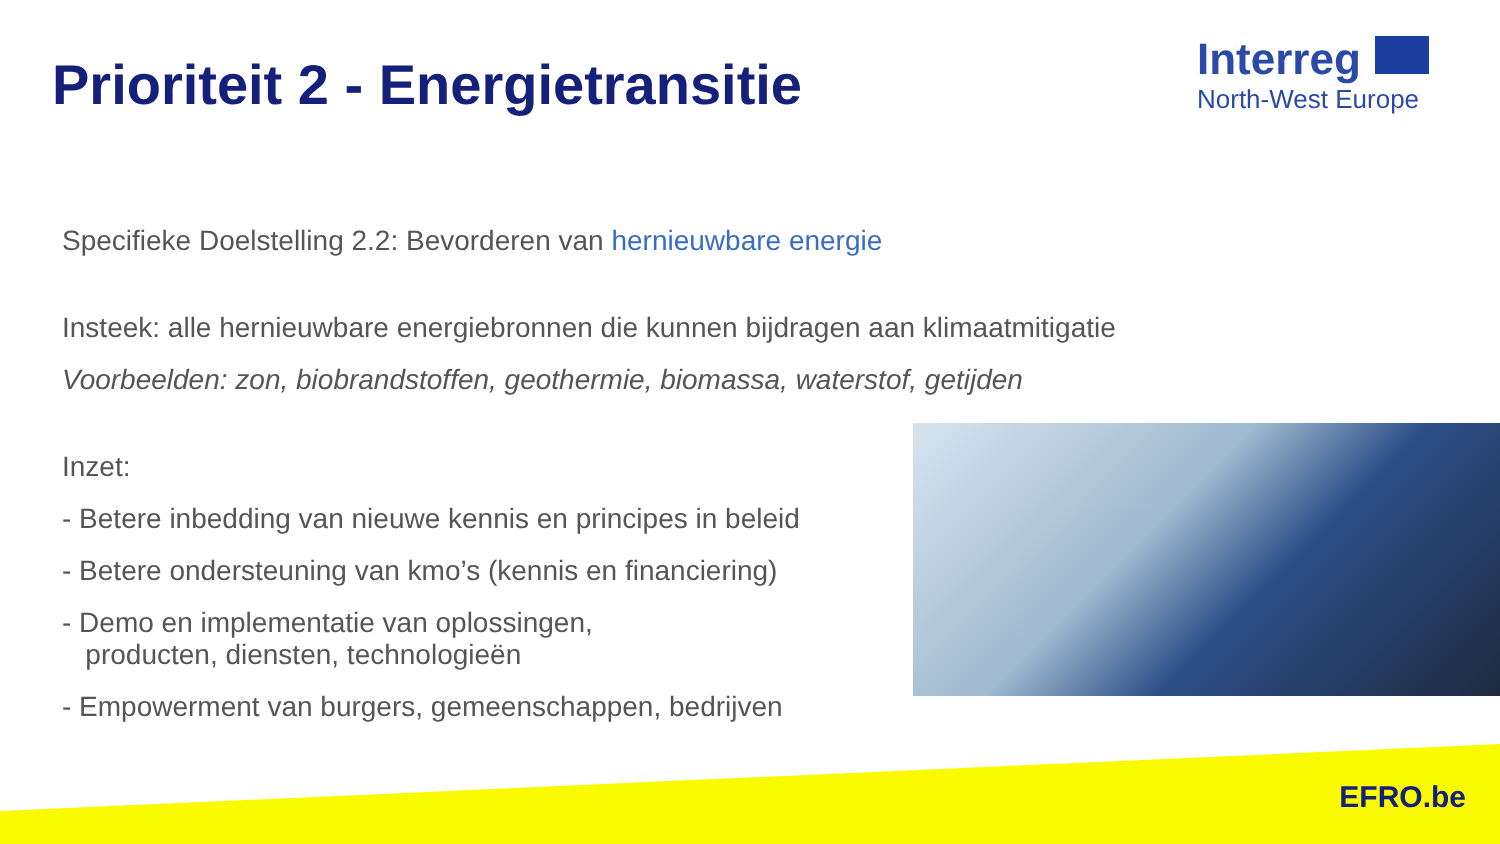Prioriteit 2 - Energietransitie
Interreg
North-West Europe
Specifieke Doelstelling 2.2: Bevorderen van hernieuwbare energie
Insteek: alle hernieuwbare energiebronnen die kunnen bijdragen aan klimaatmitigatie
Voorbeelden: zon, biobrandstoffen, geothermie, biomassa, waterstof, getijden
Inzet:
- Betere inbedding van nieuwe kennis en principes in beleid
- Betere ondersteuning van kmo’s (kennis en financiering)
- Demo en implementatie van oplossingen,
producten, diensten, technologieën
- Empowerment van burgers, gemeenschappen, bedrijven
EFRO.be